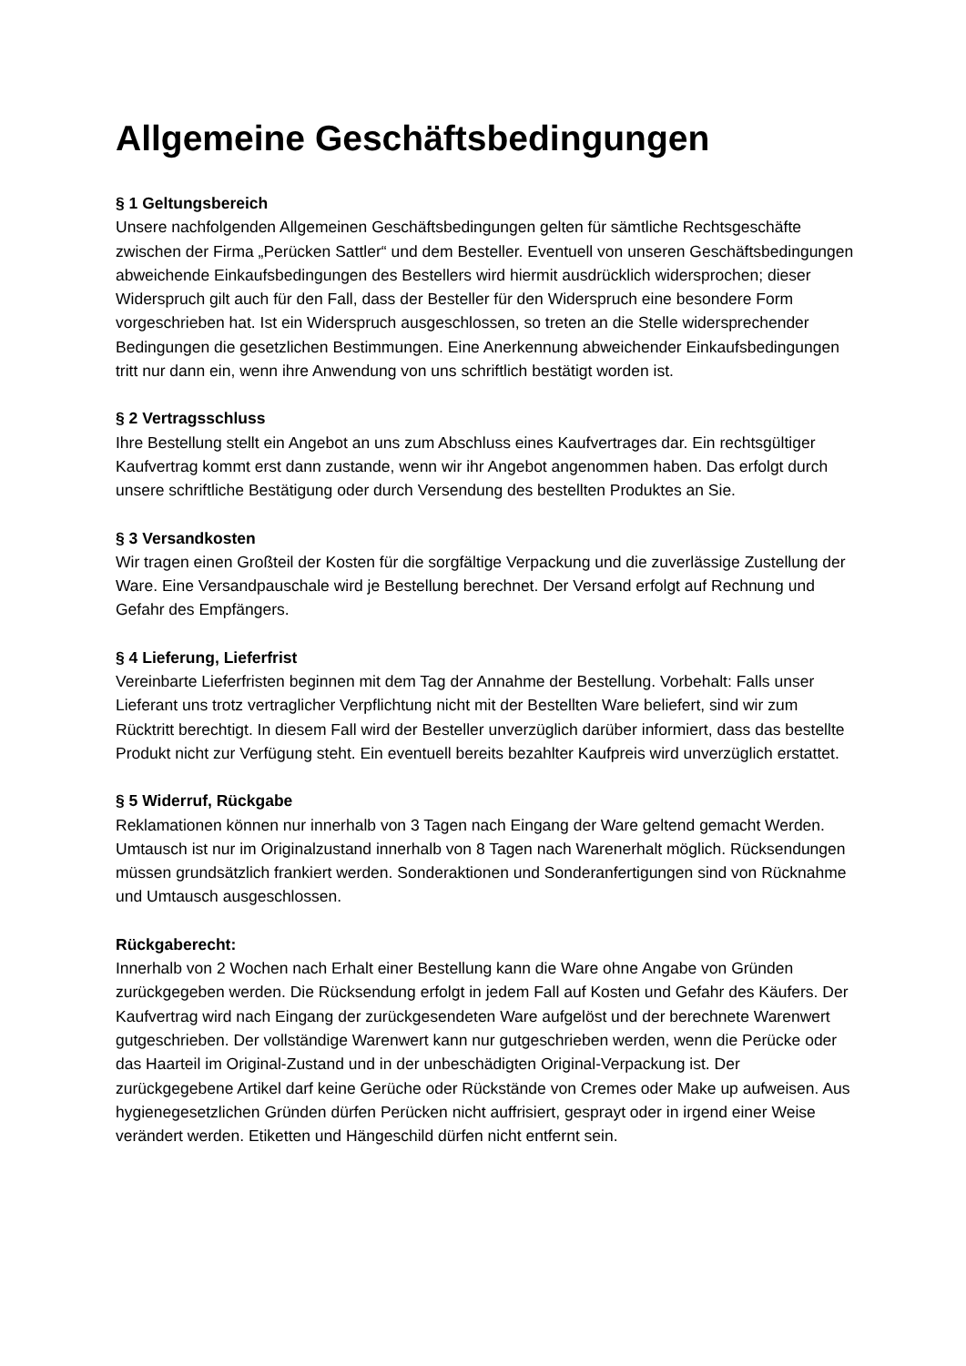Allgemeine Geschäftsbedingungen
§ 1 Geltungsbereich
Unsere nachfolgenden Allgemeinen Geschäftsbedingungen gelten für sämtliche Rechtsgeschäfte zwischen der Firma „Perücken Sattler“ und dem Besteller. Eventuell von unseren Geschäftsbedingungen abweichende Einkaufsbedingungen des Bestellers wird hiermit ausdrücklich widersprochen; dieser Widerspruch gilt auch für den Fall, dass der Besteller für den Widerspruch eine besondere Form vorgeschrieben hat. Ist ein Widerspruch ausgeschlossen, so treten an die Stelle widersprechender Bedingungen die gesetzlichen Bestimmungen. Eine Anerkennung abweichender Einkaufsbedingungen tritt nur dann ein, wenn ihre Anwendung von uns schriftlich bestätigt worden ist.
§ 2 Vertragsschluss
Ihre Bestellung stellt ein Angebot an uns zum Abschluss eines Kaufvertrages dar. Ein rechtsgültiger Kaufvertrag kommt erst dann zustande, wenn wir ihr Angebot angenommen haben. Das erfolgt durch unsere schriftliche Bestätigung oder durch Versendung des bestellten Produktes an Sie.
§ 3 Versandkosten
Wir tragen einen Großteil der Kosten für die sorgfältige Verpackung und die zuverlässige Zustellung der Ware. Eine Versandpauschale wird je Bestellung berechnet. Der Versand erfolgt auf Rechnung und Gefahr des Empfängers.
§ 4 Lieferung, Lieferfrist
Vereinbarte Lieferfristen beginnen mit dem Tag der Annahme der Bestellung. Vorbehalt: Falls unser Lieferant uns trotz vertraglicher Verpflichtung nicht mit der Bestellten Ware beliefert, sind wir zum Rücktritt berechtigt. In diesem Fall wird der Besteller unverzüglich darüber informiert, dass das bestellte Produkt nicht zur Verfügung steht. Ein eventuell bereits bezahlter Kaufpreis wird unverzüglich erstattet.
§ 5 Widerruf, Rückgabe
Reklamationen können nur innerhalb von 3 Tagen nach Eingang der Ware geltend gemacht Werden. Umtausch ist nur im Originalzustand innerhalb von 8 Tagen nach Warenerhalt möglich. Rücksendungen müssen grundsätzlich frankiert werden. Sonderaktionen und Sonderanfertigungen sind von Rücknahme und Umtausch ausgeschlossen.
Rückgaberecht:
Innerhalb von 2 Wochen nach Erhalt einer Bestellung kann die Ware ohne Angabe von Gründen zurückgegeben werden. Die Rücksendung erfolgt in jedem Fall auf Kosten und Gefahr des Käufers. Der Kaufvertrag wird nach Eingang der zurückgesendeten Ware aufgelöst und der berechnete Warenwert gutgeschrieben. Der vollständige Warenwert kann nur gutgeschrieben werden, wenn die Perücke oder das Haarteil im Original-Zustand und in der unbeschädigten Original-Verpackung ist. Der zurückgegebene Artikel darf keine Gerüche oder Rückstände von Cremes oder Make up aufweisen. Aus hygienegesetzlichen Gründen dürfen Perücken nicht auffrisiert, gesprayt oder in irgend einer Weise verändert werden. Etiketten und Hängeschild dürfen nicht entfernt sein.